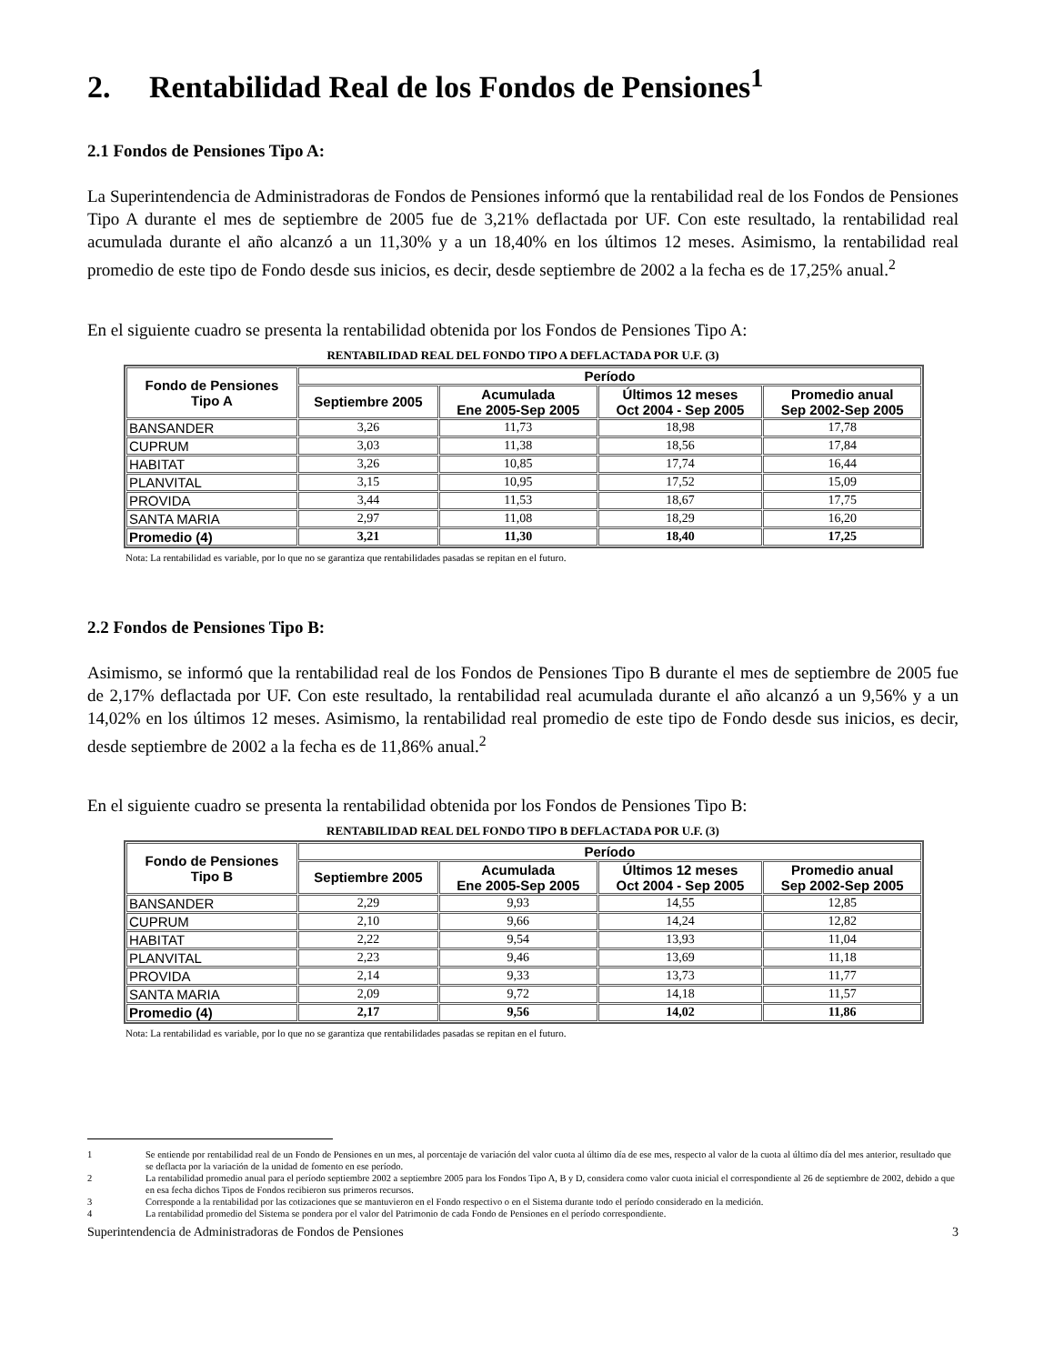2. Rentabilidad Real de los Fondos de Pensiones<sup>1</sup>
2.1 Fondos de Pensiones Tipo A:
La Superintendencia de Administradoras de Fondos de Pensiones informó que la rentabilidad real de los Fondos de Pensiones Tipo A durante el mes de septiembre de 2005 fue de 3,21% deflactada por UF. Con este resultado, la rentabilidad real acumulada durante el año alcanzó a un 11,30% y a un 18,40% en los últimos 12 meses. Asimismo, la rentabilidad real promedio de este tipo de Fondo desde sus inicios, es decir, desde septiembre de 2002 a la fecha es de 17,25% anual.<sup>2</sup>
En el siguiente cuadro se presenta la rentabilidad obtenida por los Fondos de Pensiones Tipo A:
RENTABILIDAD REAL DEL FONDO TIPO A DEFLACTADA POR U.F. (3)
| Fondo de Pensiones Tipo A | Período | | | |
| --- | --- | --- | --- | --- |
| | Septiembre 2005 | Acumulada Ene 2005-Sep 2005 | Últimos 12 meses Oct 2004 - Sep 2005 | Promedio anual Sep 2002-Sep 2005 |
| BANSANDER | 3,26 | 11,73 | 18,98 | 17,78 |
| CUPRUM | 3,03 | 11,38 | 18,56 | 17,84 |
| HABITAT | 3,26 | 10,85 | 17,74 | 16,44 |
| PLANVITAL | 3,15 | 10,95 | 17,52 | 15,09 |
| PROVIDA | 3,44 | 11,53 | 18,67 | 17,75 |
| SANTA MARIA | 2,97 | 11,08 | 18,29 | 16,20 |
| Promedio (4) | 3,21 | 11,30 | 18,40 | 17,25 |
Nota: La rentabilidad es variable, por lo que no se garantiza que rentabilidades pasadas se repitan en el futuro.
2.2 Fondos de Pensiones Tipo B:
Asimismo, se informó que la rentabilidad real de los Fondos de Pensiones Tipo B durante el mes de septiembre de 2005 fue de 2,17% deflactada por UF. Con este resultado, la rentabilidad real acumulada durante el año alcanzó a un 9,56% y a un 14,02% en los últimos 12 meses. Asimismo, la rentabilidad real promedio de este tipo de Fondo desde sus inicios, es decir, desde septiembre de 2002 a la fecha es de 11,86% anual.<sup>2</sup>
En el siguiente cuadro se presenta la rentabilidad obtenida por los Fondos de Pensiones Tipo B:
RENTABILIDAD REAL DEL FONDO TIPO B DEFLACTADA POR U.F. (3)
| Fondo de Pensiones Tipo B | Período | | | |
| --- | --- | --- | --- | --- |
| | Septiembre 2005 | Acumulada Ene 2005-Sep 2005 | Últimos 12 meses Oct 2004 - Sep 2005 | Promedio anual Sep 2002-Sep 2005 |
| BANSANDER | 2,29 | 9,93 | 14,55 | 12,85 |
| CUPRUM | 2,10 | 9,66 | 14,24 | 12,82 |
| HABITAT | 2,22 | 9,54 | 13,93 | 11,04 |
| PLANVITAL | 2,23 | 9,46 | 13,69 | 11,18 |
| PROVIDA | 2,14 | 9,33 | 13,73 | 11,77 |
| SANTA MARIA | 2,09 | 9,72 | 14,18 | 11,57 |
| Promedio (4) | 2,17 | 9,56 | 14,02 | 11,86 |
Nota: La rentabilidad es variable, por lo que no se garantiza que rentabilidades pasadas se repitan en el futuro.
1 Se entiende por rentabilidad real de un Fondo de Pensiones en un mes, al porcentaje de variación del valor cuota al último día de ese mes, respecto al valor de la cuota al último día del mes anterior, resultado que se deflacta por la variación de la unidad de fomento en ese período.
2 La rentabilidad promedio anual para el período septiembre 2002 a septiembre 2005 para los Fondos Tipo A, B y D, considera como valor cuota inicial el correspondiente al 26 de septiembre de 2002, debido a que en esa fecha dichos Tipos de Fondos recibieron sus primeros recursos.
3 Corresponde a la rentabilidad por las cotizaciones que se mantuvieron en el Fondo respectivo o en el Sistema durante todo el período considerado en la medición.
4 La rentabilidad promedio del Sistema se pondera por el valor del Patrimonio de cada Fondo de Pensiones en el período correspondiente.
Superintendencia de Administradoras de Fondos de Pensiones 3